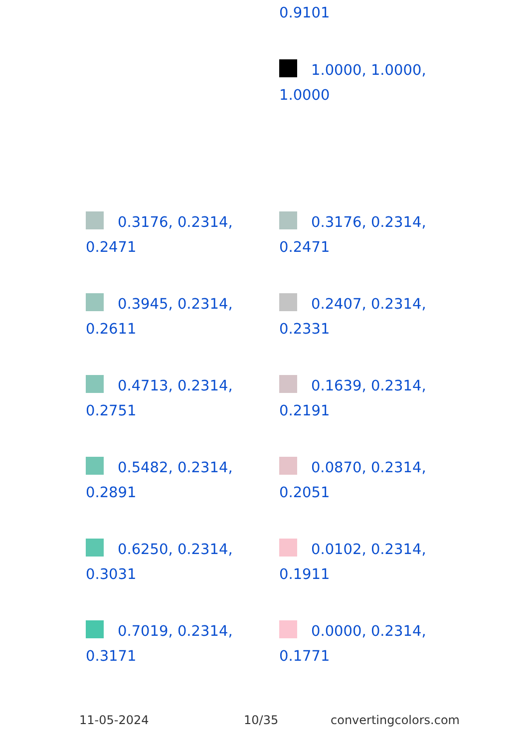0.9101
1.0000, 1.0000, 1.0000
0.3176, 0.2314, 0.2471
0.3176, 0.2314, 0.2471
0.3945, 0.2314, 0.2611
0.2407, 0.2314, 0.2331
0.4713, 0.2314, 0.2751
0.1639, 0.2314, 0.2191
0.5482, 0.2314, 0.2891
0.0870, 0.2314, 0.2051
0.6250, 0.2314, 0.3031
0.0102, 0.2314, 0.1911
0.7019, 0.2314, 0.3171
0.0000, 0.2314, 0.1771
11-05-2024 10/35 convertingcolors.com